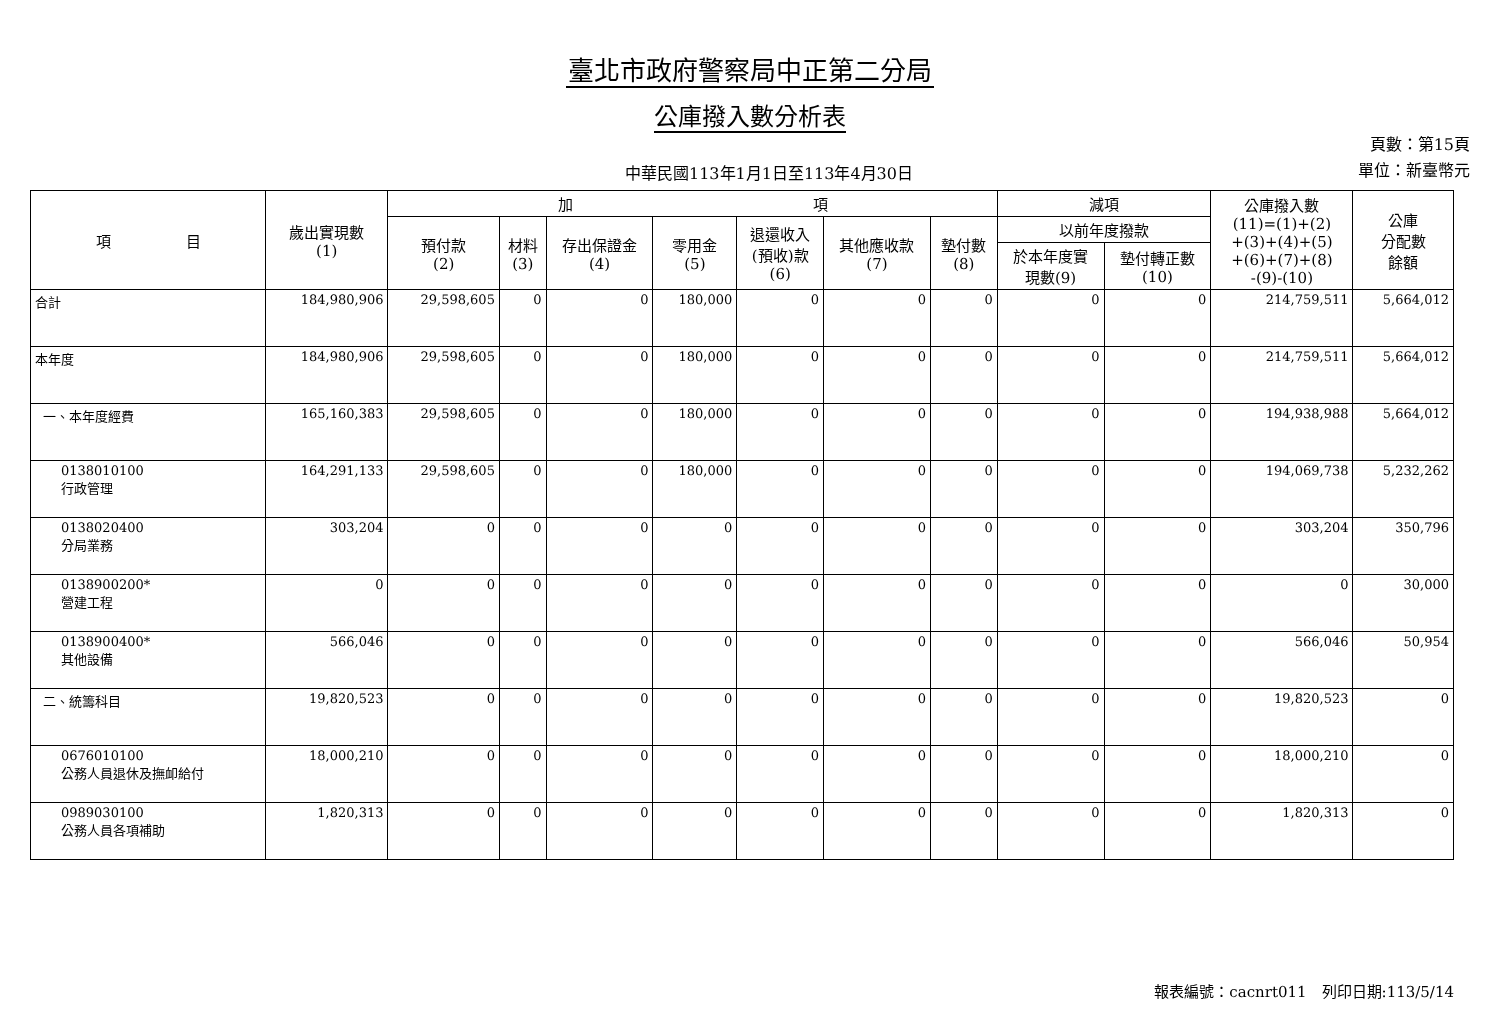臺北市政府警察局中正第二分局
公庫撥入數分析表
中華民國113年1月1日至113年4月30日
頁數：第15頁
單位：新臺幣元
| 項 目 | 歲出實現數 (1) | 加 項 | | | | | | | 減項 | | 公庫撥入數 (11)=(1)+(2) +(3)+(4)+(5) +(6)+(7)+(8) -(9)-(10) | 公庫 分配數 餘額 |
| --- | --- | --- | --- | --- | --- | --- | --- | --- | --- | --- | --- | --- |
| | | 預付款 (2) | 材料 (3) | 存出保證金 (4) | 零用金 (5) | 退還收入 (預收)款 (6) | 其他應收款 (7) | 墊付數 (8) | 以前年度撥款 | | | |
| | | | | | | | | | 於本年度實 現數(9) | 墊付轉正數 (10) | | |
| 合計 | 184,980,906 | 29,598,605 | 0 | 0 | 180,000 | 0 | 0 | 0 | 0 | 0 | 214,759,511 | 5,664,012 |
| 本年度 | 184,980,906 | 29,598,605 | 0 | 0 | 180,000 | 0 | 0 | 0 | 0 | 0 | 214,759,511 | 5,664,012 |
| 一、本年度經費 | 165,160,383 | 29,598,605 | 0 | 0 | 180,000 | 0 | 0 | 0 | 0 | 0 | 194,938,988 | 5,664,012 |
| 0138010100 行政管理 | 164,291,133 | 29,598,605 | 0 | 0 | 180,000 | 0 | 0 | 0 | 0 | 0 | 194,069,738 | 5,232,262 |
| 0138020400 分局業務 | 303,204 | 0 | 0 | 0 | 0 | 0 | 0 | 0 | 0 | 0 | 303,204 | 350,796 |
| 0138900200* 營建工程 | 0 | 0 | 0 | 0 | 0 | 0 | 0 | 0 | 0 | 0 | 0 | 30,000 |
| 0138900400* 其他設備 | 566,046 | 0 | 0 | 0 | 0 | 0 | 0 | 0 | 0 | 0 | 566,046 | 50,954 |
| 二、統籌科目 | 19,820,523 | 0 | 0 | 0 | 0 | 0 | 0 | 0 | 0 | 0 | 19,820,523 | 0 |
| 0676010100 公務人員退休及撫卹給付 | 18,000,210 | 0 | 0 | 0 | 0 | 0 | 0 | 0 | 0 | 0 | 18,000,210 | 0 |
| 0989030100 公務人員各項補助 | 1,820,313 | 0 | 0 | 0 | 0 | 0 | 0 | 0 | 0 | 0 | 1,820,313 | 0 |
報表編號：cacnrt011　列印日期:113/5/14